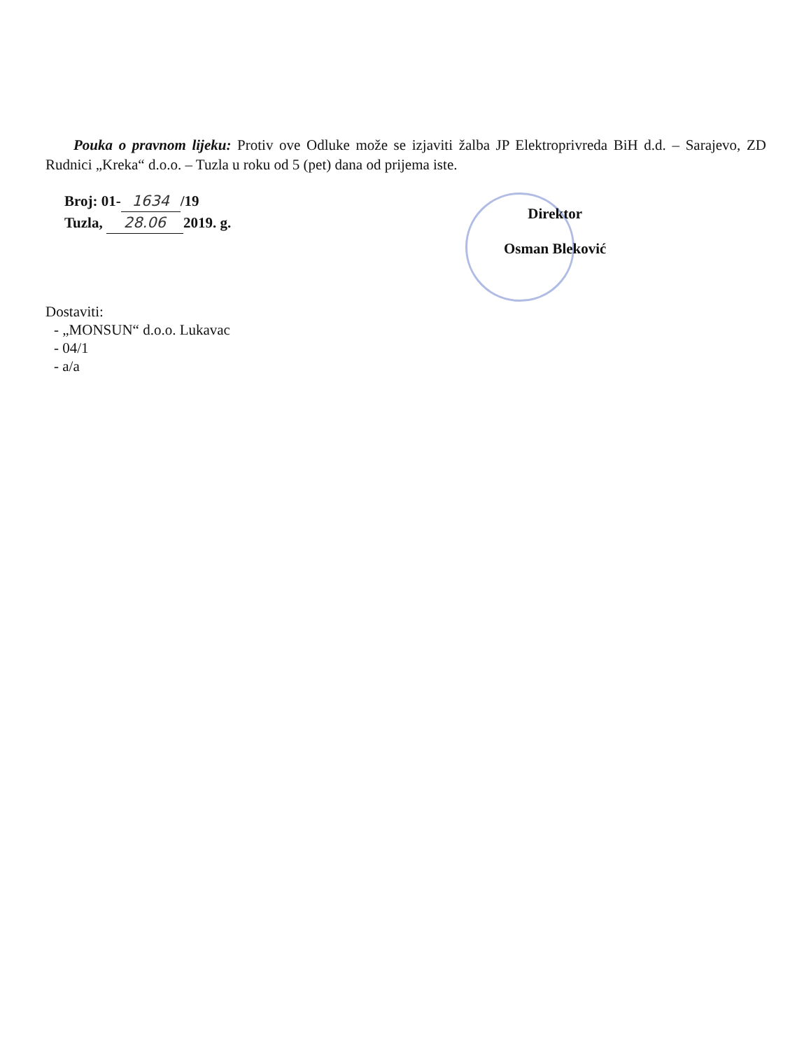Pouka o pravnom lijeku: Protiv ove Odluke može se izjaviti žalba JP Elektroprivreda BiH d.d. – Sarajevo, ZD Rudnici „Kreka“ d.o.o. – Tuzla u roku od 5 (pet) dana od prijema iste.
Broj: 01- 1634 /19
Tuzla, 28.06 2019. g.
Direktor
Osman Bleković
Dostaviti:
- „MONSUN“ d.o.o. Lukavac
- 04/1
- a/a